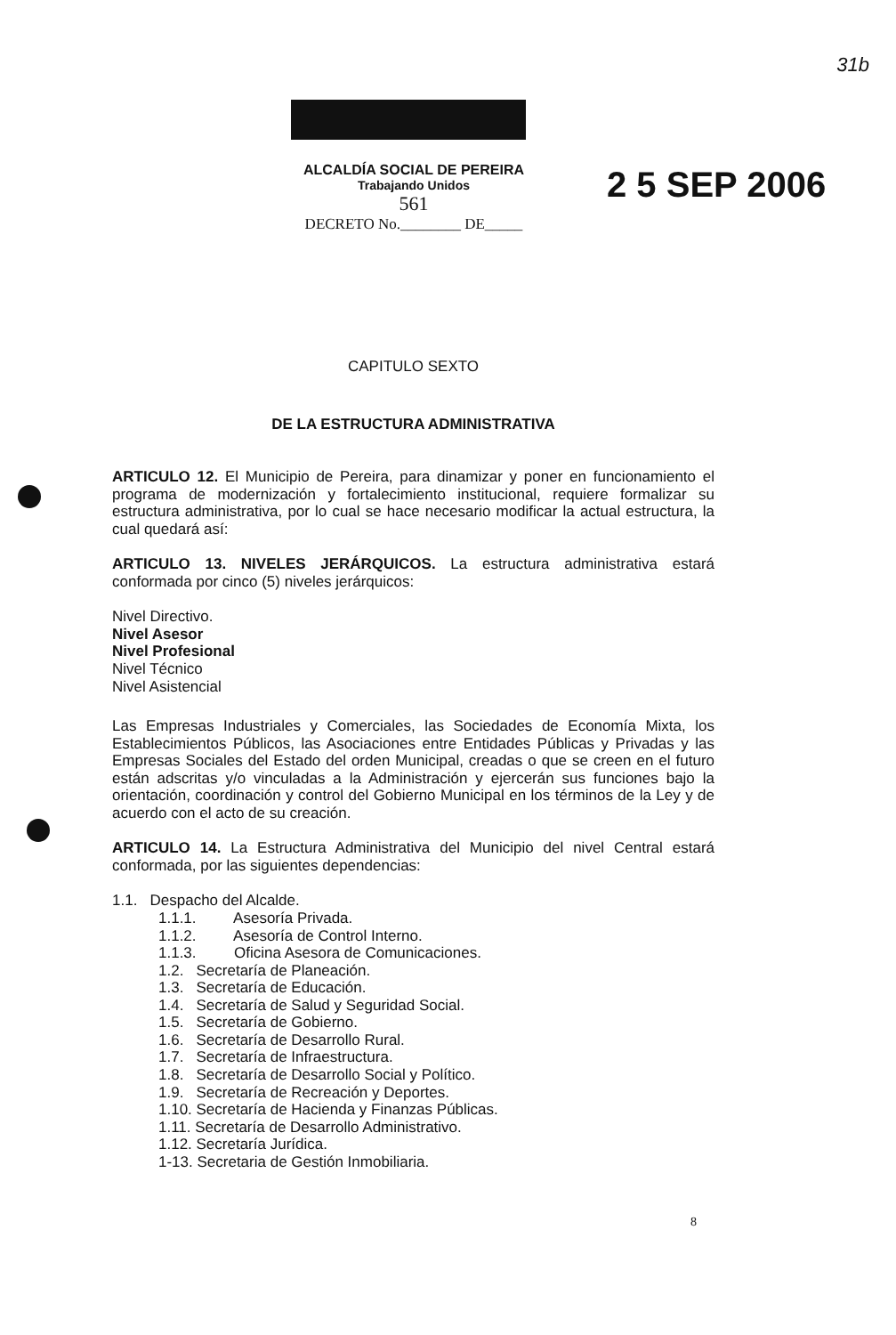31b
ALCALDÍA SOCIAL DE PEREIRA
Trabajando Unidos
561
DECRETO No.________ DE_____
2 5 SEP 2006
CAPITULO SEXTO
DE LA ESTRUCTURA ADMINISTRATIVA
ARTICULO 12. El Municipio de Pereira, para dinamizar y poner en funcionamiento el programa de modernización y fortalecimiento institucional, requiere formalizar su estructura administrativa, por lo cual se hace necesario modificar la actual estructura, la cual quedará así:
ARTICULO 13. NIVELES JERÁRQUICOS. La estructura administrativa estará conformada por cinco (5) niveles jerárquicos:
Nivel Directivo.
Nivel Asesor
Nivel Profesional
Nivel Técnico
Nivel Asistencial
Las Empresas Industriales y Comerciales, las Sociedades de Economía Mixta, los Establecimientos Públicos, las Asociaciones entre Entidades Públicas y Privadas y las Empresas Sociales del Estado del orden Municipal, creadas o que se creen en el futuro están adscritas y/o vinculadas a la Administración y ejercerán sus funciones bajo la orientación, coordinación y control del Gobierno Municipal en los términos de la Ley y de acuerdo con el acto de su creación.
ARTICULO 14. La Estructura Administrativa del Municipio del nivel Central estará conformada, por las siguientes dependencias:
1.1. Despacho del Alcalde.
1.1.1. Asesoría Privada.
1.1.2. Asesoría de Control Interno.
1.1.3. Oficina Asesora de Comunicaciones.
1.2. Secretaría de Planeación.
1.3. Secretaría de Educación.
1.4. Secretaría de Salud y Seguridad Social.
1.5. Secretaría de Gobierno.
1.6. Secretaría de Desarrollo Rural.
1.7. Secretaría de Infraestructura.
1.8. Secretaría de Desarrollo Social y Político.
1.9. Secretaría de Recreación y Deportes.
1.10. Secretaría de Hacienda y Finanzas Públicas.
1.11. Secretaría de Desarrollo Administrativo.
1.12. Secretaría Jurídica.
1-13. Secretaria de Gestión Inmobiliaria.
8